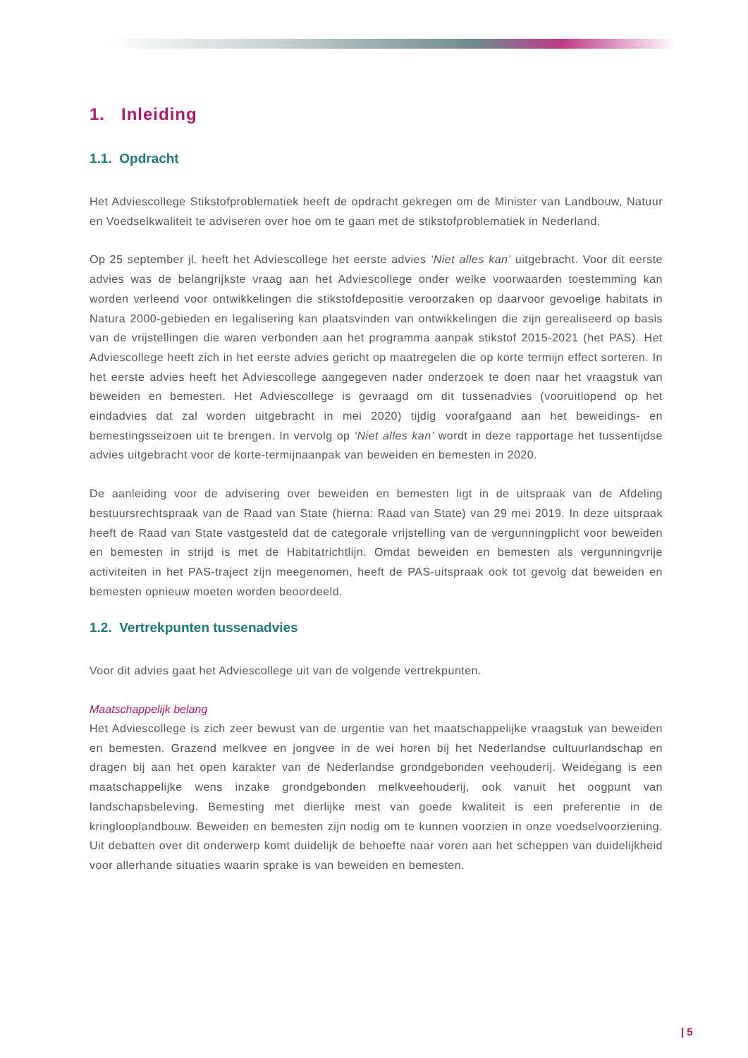1. Inleiding
1.1. Opdracht
Het Adviescollege Stikstofproblematiek heeft de opdracht gekregen om de Minister van Landbouw, Natuur en Voedselkwaliteit te adviseren over hoe om te gaan met de stikstofproblematiek in Nederland.
Op 25 september jl. heeft het Adviescollege het eerste advies ‘Niet alles kan’ uitgebracht. Voor dit eerste advies was de belangrijkste vraag aan het Adviescollege onder welke voorwaarden toestemming kan worden verleend voor ontwikkelingen die stikstofdepositie veroorzaken op daarvoor gevoelige habitats in Natura 2000-gebieden en legalisering kan plaatsvinden van ontwikkelingen die zijn gerealiseerd op basis van de vrijstellingen die waren verbonden aan het programma aanpak stikstof 2015-2021 (het PAS). Het Adviescollege heeft zich in het eerste advies gericht op maatregelen die op korte termijn effect sorteren. In het eerste advies heeft het Adviescollege aangegeven nader onderzoek te doen naar het vraagstuk van beweiden en bemesten. Het Adviescollege is gevraagd om dit tussenadvies (vooruitlopend op het eindadvies dat zal worden uitgebracht in mei 2020) tijdig voorafgaand aan het beweidings- en bemestingsseizoen uit te brengen. In vervolg op ‘Niet alles kan’ wordt in deze rapportage het tussentijdse advies uitgebracht voor de korte-termijnaanpak van beweiden en bemesten in 2020.
De aanleiding voor de advisering over beweiden en bemesten ligt in de uitspraak van de Afdeling bestuursrechtspraak van de Raad van State (hierna: Raad van State) van 29 mei 2019. In deze uitspraak heeft de Raad van State vastgesteld dat de categorale vrijstelling van de vergunningplicht voor beweiden en bemesten in strijd is met de Habitatrichtlijn. Omdat beweiden en bemesten als vergunningvrije activiteiten in het PAS-traject zijn meegenomen, heeft de PAS-uitspraak ook tot gevolg dat beweiden en bemesten opnieuw moeten worden beoordeeld.
1.2. Vertrekpunten tussenadvies
Voor dit advies gaat het Adviescollege uit van de volgende vertrekpunten.
Maatschappelijk belang
Het Adviescollege is zich zeer bewust van de urgentie van het maatschappelijke vraagstuk van beweiden en bemesten. Grazend melkvee en jongvee in de wei horen bij het Nederlandse cultuurlandschap en dragen bij aan het open karakter van de Nederlandse grondgebonden veehouderij. Weidegang is een maatschappelijke wens inzake grondgebonden melkveehouderij, ook vanuit het oogpunt van landschapsbeleving. Bemesting met dierlijke mest van goede kwaliteit is een preferentie in de kringlooplandbouw. Beweiden en bemesten zijn nodig om te kunnen voorzien in onze voedselvoorziening. Uit debatten over dit onderwerp komt duidelijk de behoefte naar voren aan het scheppen van duidelijkheid voor allerhande situaties waarin sprake is van beweiden en bemesten.
| 5